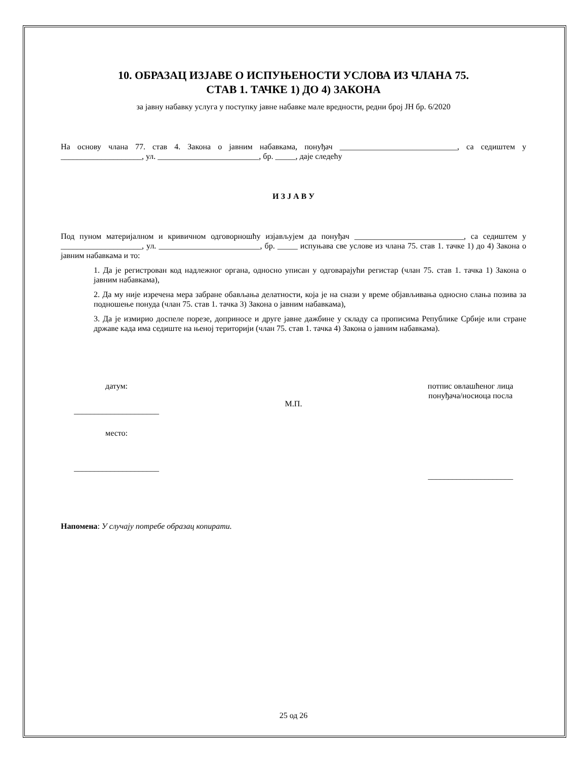10. ОБРАЗАЦ ИЗЈАВЕ О ИСПУЊЕНОСТИ УСЛОВА ИЗ ЧЛАНА 75.
СТАВ 1. ТАЧКЕ 1) ДО 4) ЗАКОНА
за јавну набавку услуга у поступку јавне набавке мале вредности, редни број ЈН бр. 6/2020
На основу члана 77. став 4. Закона о јавним набавкама, понуђач _____________________________, са седиштем у ____________________, ул. _________________________, бр. _____, даје следећу
И З Ј А В У
Под пуном материјалном и кривичном одговорношћу изјављујем да понуђач ___________________________, са седиштем у ____________________, ул. _________________________, бр. _____ испуњава све услове из члана 75. став 1. тачке 1) до 4) Закона о јавним набавкама и то:
1. Да је регистрован код надлежног органа, односно уписан у одговарајући регистар (члан 75. став 1. тачка 1) Закона о јавним набавкама),
2. Да му није изречена мера забране обављања делатности, која је на снази у време објављивања односно слања позива за подношење понуда (члан 75. став 1. тачка 3) Закона о јавним набавкама),
3. Да је измирио доспеле порезе, доприносе и друге јавне дажбине у складу са прописима Републике Србије или стране државе када има седиште на њеној територији (члан 75. став 1. тачка 4) Закона о јавним набавкама).
датум:
_____________________
место:
_____________________
М.П.
потпис овлашћеног лица
понуђача/носиоца посла
_____________________
Напомена: У случају потребе образац копирати.
25 од 26